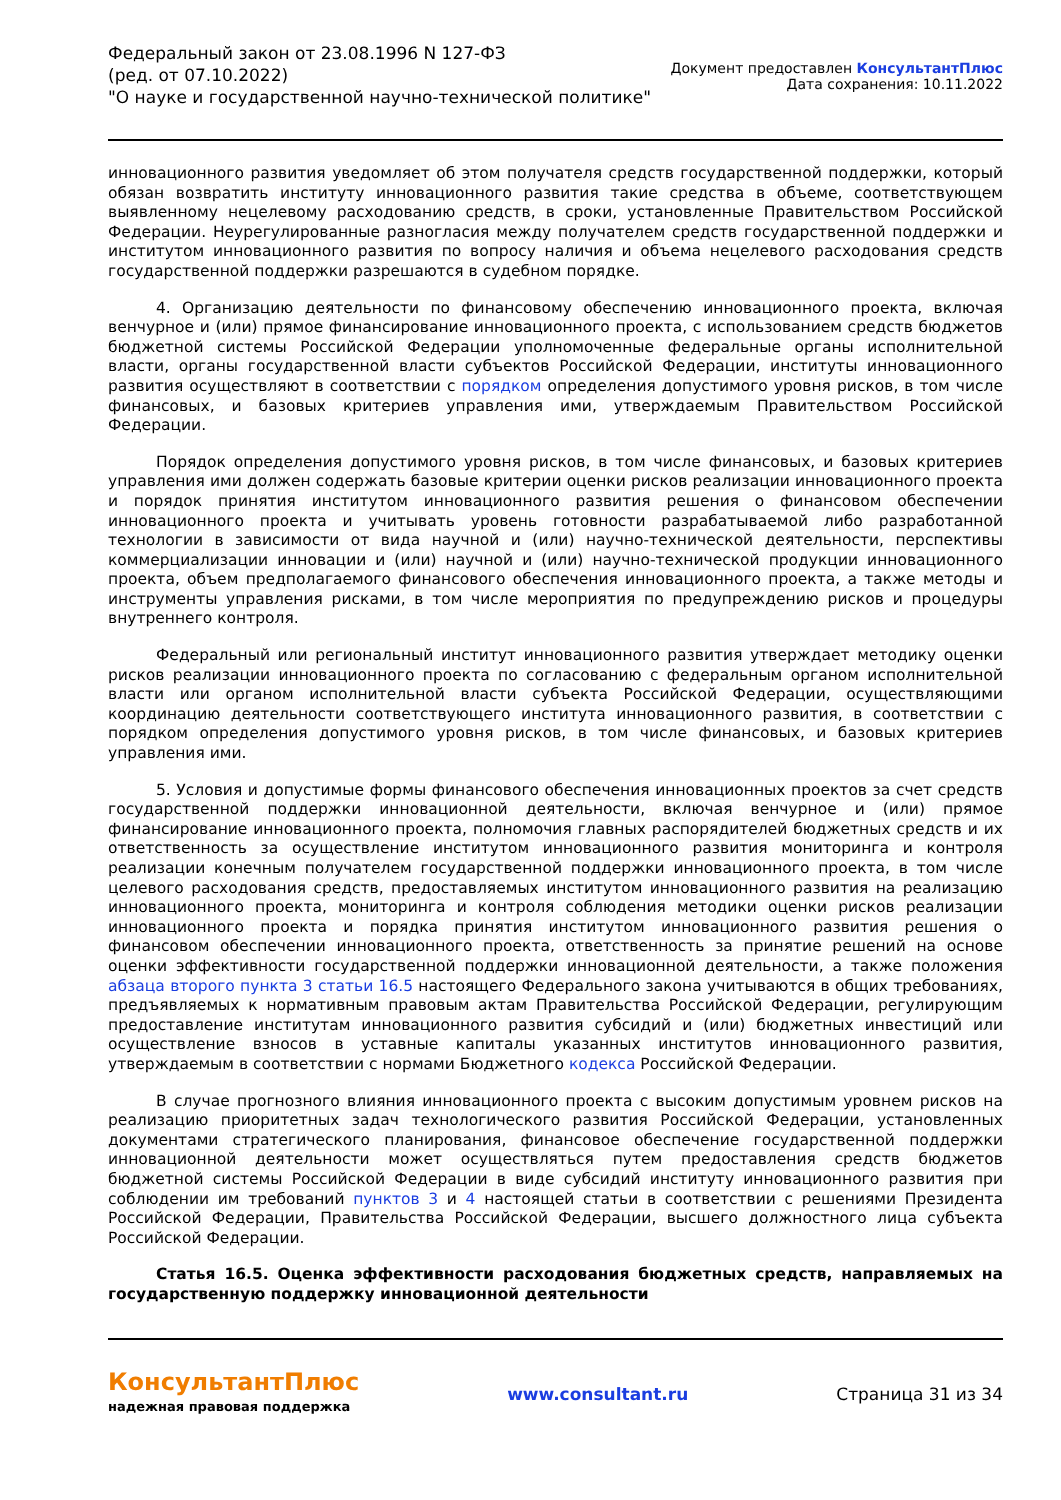Федеральный закон от 23.08.1996 N 127-ФЗ
(ред. от 07.10.2022)
"О науке и государственной научно-технической политике"
Документ предоставлен КонсультантПлюс
Дата сохранения: 10.11.2022
инновационного развития уведомляет об этом получателя средств государственной поддержки, который обязан возвратить институту инновационного развития такие средства в объеме, соответствующем выявленному нецелевому расходованию средств, в сроки, установленные Правительством Российской Федерации. Неурегулированные разногласия между получателем средств государственной поддержки и институтом инновационного развития по вопросу наличия и объема нецелевого расходования средств государственной поддержки разрешаются в судебном порядке.
4. Организацию деятельности по финансовому обеспечению инновационного проекта, включая венчурное и (или) прямое финансирование инновационного проекта, с использованием средств бюджетов бюджетной системы Российской Федерации уполномоченные федеральные органы исполнительной власти, органы государственной власти субъектов Российской Федерации, институты инновационного развития осуществляют в соответствии с порядком определения допустимого уровня рисков, в том числе финансовых, и базовых критериев управления ими, утверждаемым Правительством Российской Федерации.
Порядок определения допустимого уровня рисков, в том числе финансовых, и базовых критериев управления ими должен содержать базовые критерии оценки рисков реализации инновационного проекта и порядок принятия институтом инновационного развития решения о финансовом обеспечении инновационного проекта и учитывать уровень готовности разрабатываемой либо разработанной технологии в зависимости от вида научной и (или) научно-технической деятельности, перспективы коммерциализации инновации и (или) научной и (или) научно-технической продукции инновационного проекта, объем предполагаемого финансового обеспечения инновационного проекта, а также методы и инструменты управления рисками, в том числе мероприятия по предупреждению рисков и процедуры внутреннего контроля.
Федеральный или региональный институт инновационного развития утверждает методику оценки рисков реализации инновационного проекта по согласованию с федеральным органом исполнительной власти или органом исполнительной власти субъекта Российской Федерации, осуществляющими координацию деятельности соответствующего института инновационного развития, в соответствии с порядком определения допустимого уровня рисков, в том числе финансовых, и базовых критериев управления ими.
5. Условия и допустимые формы финансового обеспечения инновационных проектов за счет средств государственной поддержки инновационной деятельности, включая венчурное и (или) прямое финансирование инновационного проекта, полномочия главных распорядителей бюджетных средств и их ответственность за осуществление институтом инновационного развития мониторинга и контроля реализации конечным получателем государственной поддержки инновационного проекта, в том числе целевого расходования средств, предоставляемых институтом инновационного развития на реализацию инновационного проекта, мониторинга и контроля соблюдения методики оценки рисков реализации инновационного проекта и порядка принятия институтом инновационного развития решения о финансовом обеспечении инновационного проекта, ответственность за принятие решений на основе оценки эффективности государственной поддержки инновационной деятельности, а также положения абзаца второго пункта 3 статьи 16.5 настоящего Федерального закона учитываются в общих требованиях, предъявляемых к нормативным правовым актам Правительства Российской Федерации, регулирующим предоставление институтам инновационного развития субсидий и (или) бюджетных инвестиций или осуществление взносов в уставные капиталы указанных институтов инновационного развития, утверждаемым в соответствии с нормами Бюджетного кодекса Российской Федерации.
В случае прогнозного влияния инновационного проекта с высоким допустимым уровнем рисков на реализацию приоритетных задач технологического развития Российской Федерации, установленных документами стратегического планирования, финансовое обеспечение государственной поддержки инновационной деятельности может осуществляться путем предоставления средств бюджетов бюджетной системы Российской Федерации в виде субсидий институту инновационного развития при соблюдении им требований пунктов 3 и 4 настоящей статьи в соответствии с решениями Президента Российской Федерации, Правительства Российской Федерации, высшего должностного лица субъекта Российской Федерации.
Статья 16.5. Оценка эффективности расходования бюджетных средств, направляемых на государственную поддержку инновационной деятельности
КонсультантПлюс
надежная правовая поддержка
www.consultant.ru Страница 31 из 34